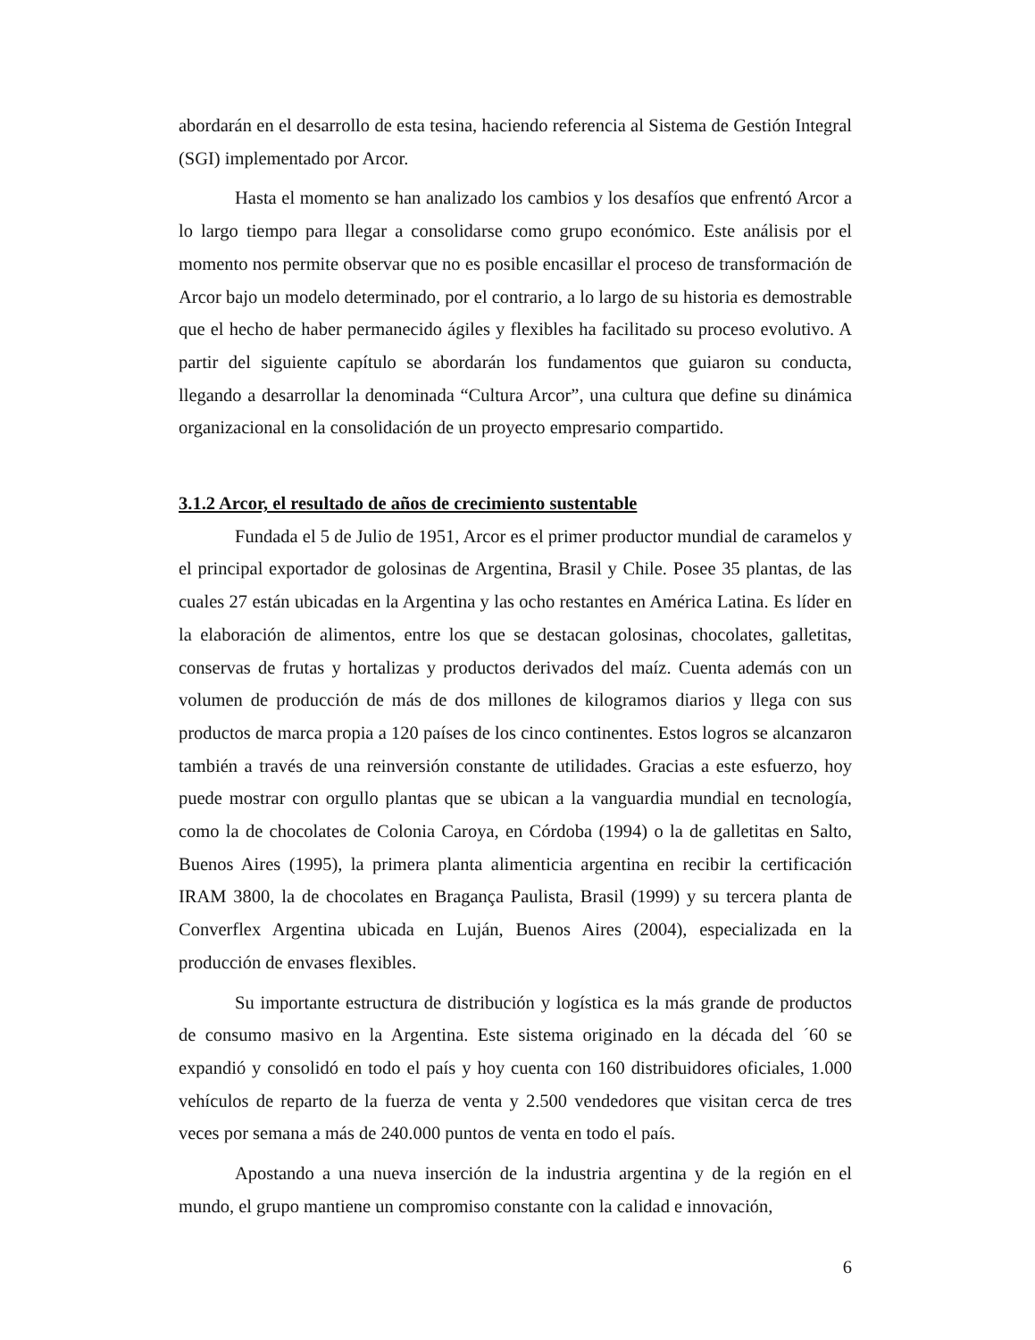abordarán en el desarrollo de esta tesina, haciendo referencia al Sistema de Gestión Integral (SGI) implementado por Arcor.
Hasta el momento se han analizado los cambios y los desafíos que enfrentó Arcor a lo largo tiempo para llegar a consolidarse como grupo económico. Este análisis por el momento nos permite observar que no es posible encasillar el proceso de transformación de Arcor bajo un modelo determinado, por el contrario, a lo largo de su historia es demostrable que el hecho de haber permanecido ágiles y flexibles ha facilitado su proceso evolutivo. A partir del siguiente capítulo se abordarán los fundamentos que guiaron su conducta, llegando a desarrollar la denominada “Cultura Arcor”, una cultura que define su dinámica organizacional en la consolidación de un proyecto empresario compartido.
3.1.2 Arcor, el resultado de años de crecimiento sustentable
Fundada el 5 de Julio de 1951, Arcor es el primer productor mundial de caramelos y el principal exportador de golosinas de Argentina, Brasil y Chile. Posee 35 plantas, de las cuales 27 están ubicadas en la Argentina y las ocho restantes en América Latina. Es líder en la elaboración de alimentos, entre los que se destacan golosinas, chocolates, galletitas, conservas de frutas y hortalizas y productos derivados del maíz. Cuenta además con un volumen de producción de más de dos millones de kilogramos diarios y llega con sus productos de marca propia a 120 países de los cinco continentes. Estos logros se alcanzaron también a través de una reinversión constante de utilidades. Gracias a este esfuerzo, hoy puede mostrar con orgullo plantas que se ubican a la vanguardia mundial en tecnología, como la de chocolates de Colonia Caroya, en Córdoba (1994) o la de galletitas en Salto, Buenos Aires (1995), la primera planta alimenticia argentina en recibir la certificación IRAM 3800, la de chocolates en Bragança Paulista, Brasil (1999) y su tercera planta de Converflex Argentina ubicada en Luján, Buenos Aires (2004), especializada en la producción de envases flexibles.
Su importante estructura de distribución y logística es la más grande de productos de consumo masivo en la Argentina. Este sistema originado en la década del ´60 se expandió y consolidó en todo el país y hoy cuenta con 160 distribuidores oficiales, 1.000 vehículos de reparto de la fuerza de venta y 2.500 vendedores que visitan cerca de tres veces por semana a más de 240.000 puntos de venta en todo el país.
Apostando a una nueva inserción de la industria argentina y de la región en el mundo, el grupo mantiene un compromiso constante con la calidad e innovación,
6